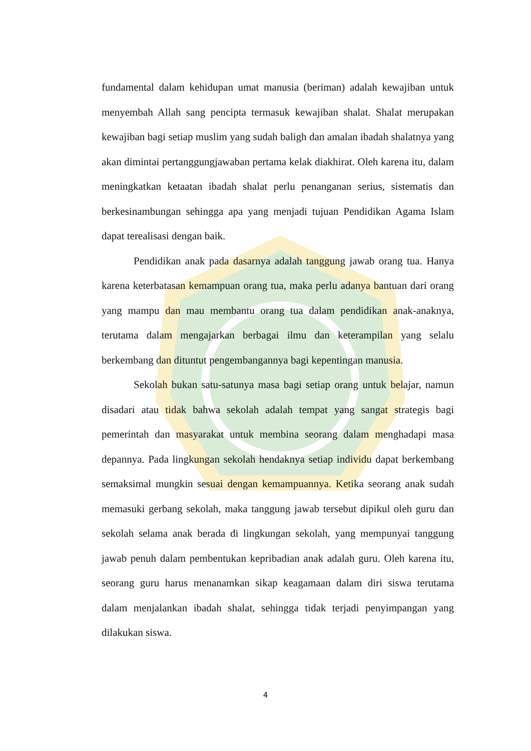fundamental dalam kehidupan umat manusia (beriman) adalah kewajiban untuk menyembah Allah sang pencipta termasuk kewajiban shalat. Shalat merupakan kewajiban bagi setiap muslim yang sudah baligh dan amalan ibadah shalatnya yang akan dimintai pertanggungjawaban pertama kelak diakhirat. Oleh karena itu, dalam meningkatkan ketaatan ibadah shalat perlu penanganan serius, sistematis dan berkesinambungan sehingga apa yang menjadi tujuan Pendidikan Agama Islam dapat terealisasi dengan baik.
Pendidikan anak pada dasarnya adalah tanggung jawab orang tua. Hanya karena keterbatasan kemampuan orang tua, maka perlu adanya bantuan dari orang yang mampu dan mau membantu orang tua dalam pendidikan anak-anaknya, terutama dalam mengajarkan berbagai ilmu dan keterampilan yang selalu berkembang dan dituntut pengembangannya bagi kepentingan manusia.
Sekolah bukan satu-satunya masa bagi setiap orang untuk belajar, namun disadari atau tidak bahwa sekolah adalah tempat yang sangat strategis bagi pemerintah dan masyarakat untuk membina seorang dalam menghadapi masa depannya. Pada lingkungan sekolah hendaknya setiap individu dapat berkembang semaksimal mungkin sesuai dengan kemampuannya. Ketika seorang anak sudah memasuki gerbang sekolah, maka tanggung jawab tersebut dipikul oleh guru dan sekolah selama anak berada di lingkungan sekolah, yang mempunyai tanggung jawab penuh dalam pembentukan kepribadian anak adalah guru. Oleh karena itu, seorang guru harus menanamkan sikap keagamaan dalam diri siswa terutama dalam menjalankan ibadah shalat, sehingga tidak terjadi penyimpangan yang dilakukan siswa.
4